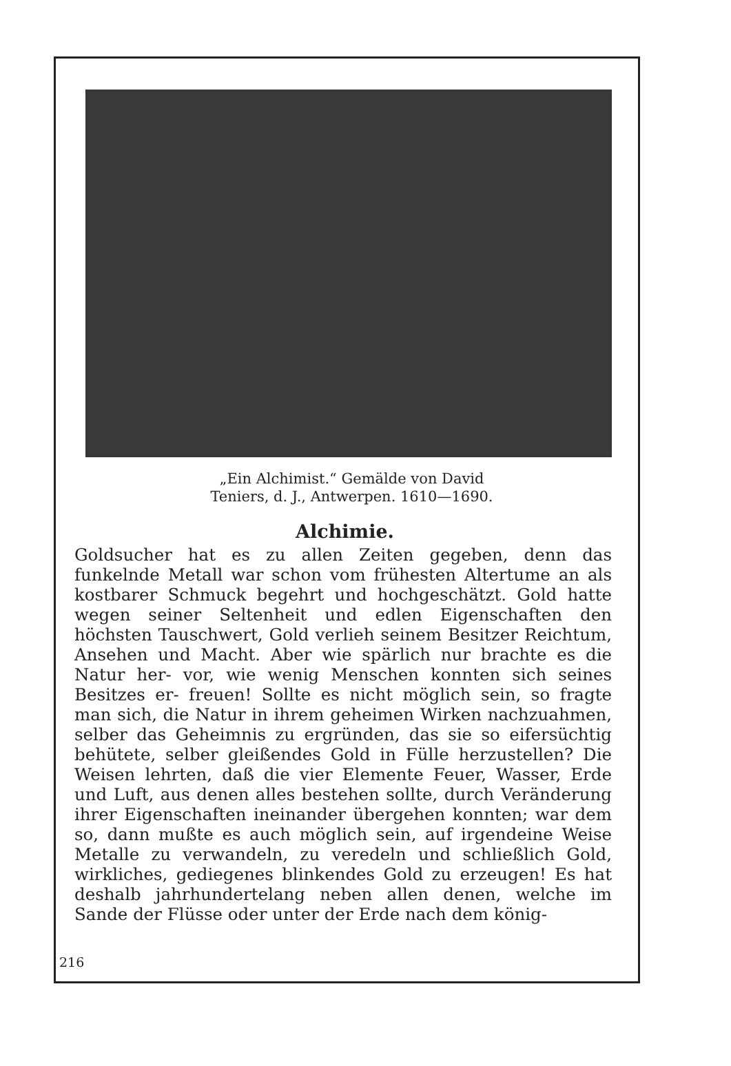„Ein Alchimist.“ Gemälde von David
Teniers, d. J., Antwerpen. 1610—1690.
Alchimie.
Goldsucher hat es zu allen Zeiten gegeben, denn das funkelnde Metall war schon vom frühesten Altertume an als kostbarer Schmuck begehrt und hochgeschätzt. Gold hatte wegen seiner Seltenheit und edlen Eigenschaften den höchsten Tauschwert, Gold verlieh seinem Besitzer Reichtum, Ansehen und Macht. Aber wie spärlich nur brachte es die Natur her- vor, wie wenig Menschen konnten sich seines Besitzes er- freuen! Sollte es nicht möglich sein, so fragte man sich, die Natur in ihrem geheimen Wirken nachzuahmen, selber das Geheimnis zu ergründen, das sie so eifersüchtig behütete, selber gleißendes Gold in Fülle herzustellen? Die Weisen lehrten, daß die vier Elemente Feuer, Wasser, Erde und Luft, aus denen alles bestehen sollte, durch Veränderung ihrer Eigenschaften ineinander übergehen konnten; war dem so, dann mußte es auch möglich sein, auf irgendeine Weise Metalle zu verwandeln, zu veredeln und schließlich Gold, wirkliches, gediegenes blinkendes Gold zu erzeugen! Es hat deshalb jahrhundertelang neben allen denen, welche im Sande der Flüsse oder unter der Erde nach dem könig-
216